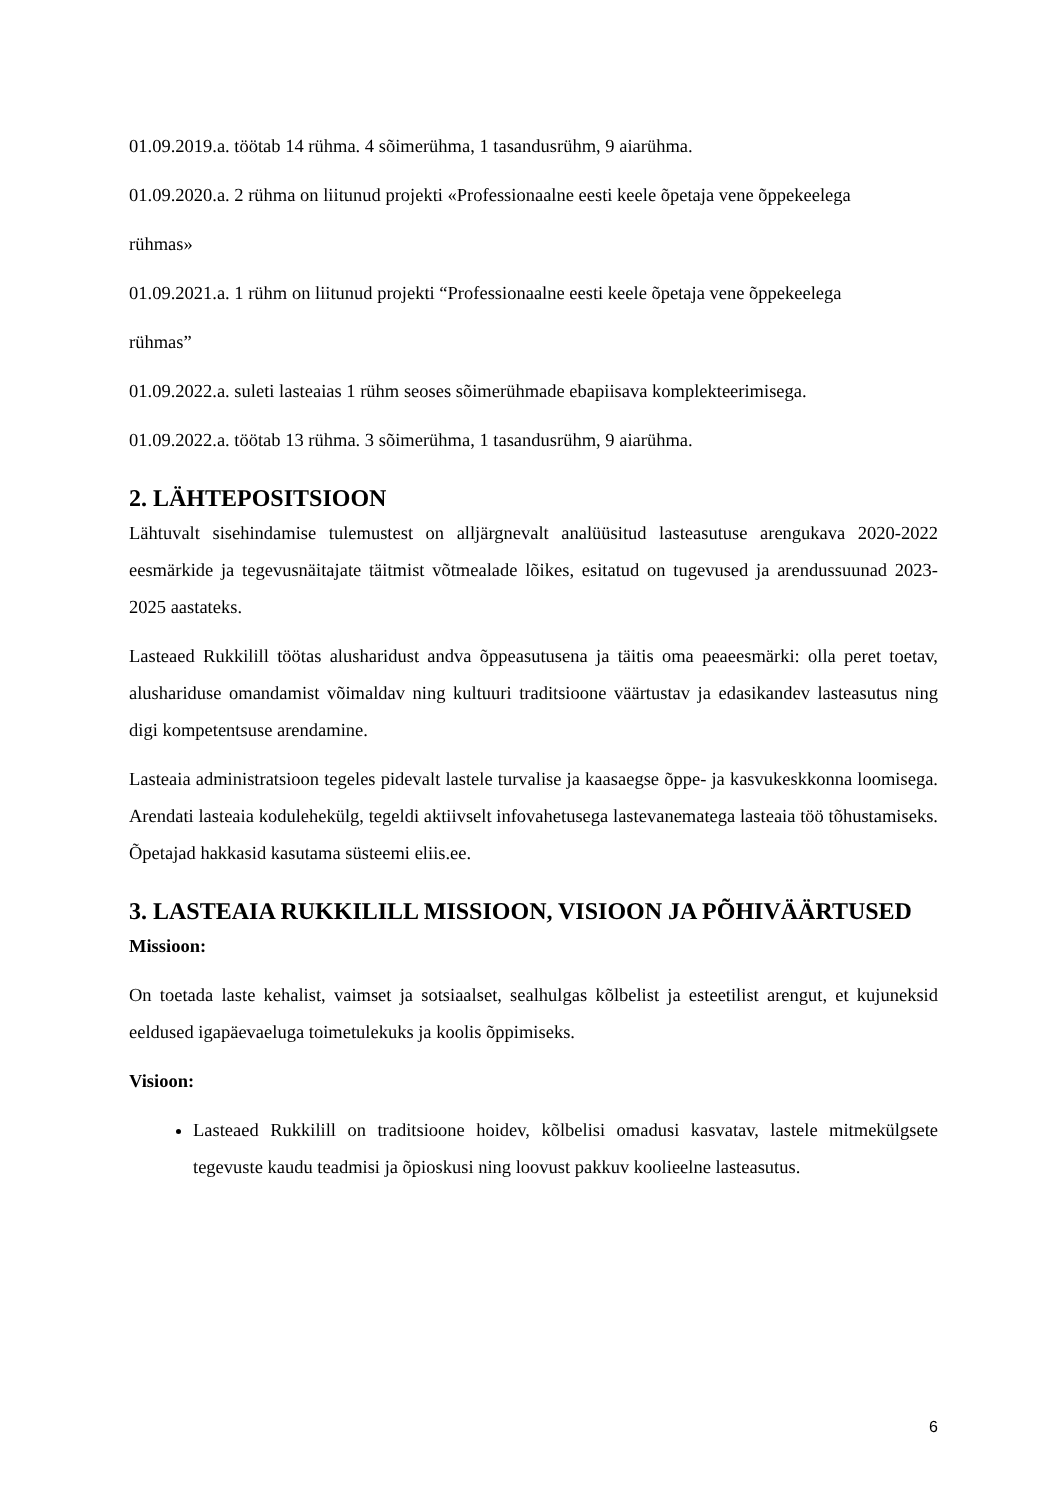01.09.2019.a. töötab 14 rühma. 4 sõimerühma, 1 tasandusrühm, 9 aiarühma.
01.09.2020.a. 2 rühma on liitunud projekti «Professionaalne eesti keele õpetaja vene õppekeelega
rühmas»
01.09.2021.a. 1 rühm on liitunud projekti “Professionaalne eesti keele õpetaja vene õppekeelega
rühmas”
01.09.2022.a. suleti lasteaias 1 rühm seoses sõimerühmade ebapiisava komplekteerimisega.
01.09.2022.a. töötab 13 rühma. 3 sõimerühma, 1 tasandusrühm, 9 aiarühma.
2. LÄHTEPOSITSIOON
Lähtuvalt sisehindamise tulemustest on alljärgnevalt analüüsitud lasteasutuse arengukava 2020-2022 eesmärkide ja tegevusnäitajate täitmist võtmealade lõikes, esitatud on tugevused ja arendussuunad 2023-2025 aastateks.
Lasteaed Rukkilill töötas alusharidust andva õppeasutusena ja täitis oma peaeesmärki: olla peret toetav, alushariduse omandamist võimaldav ning kultuuri traditsioone väärtustav ja edasikandev lasteasutus ning digi kompetentsuse arendamine.
Lasteaia administratsioon tegeles pidevalt lastele turvalise ja kaasaegse õppe- ja kasvukeskkonna loomisega. Arendati lasteaia kodulehekülg, tegeldi aktiivselt infovahetusega lastevanematega lasteaia töö tõhustamiseks. Õpetajad hakkasid kasutama süsteemi eliis.ee.
3. LASTEAIA RUKKILILL MISSIOON, VISIOON JA PÕHIVÄÄRTUSED
Missioon:
On toetada laste kehalist, vaimset ja sotsiaalset, sealhulgas kõlbelist ja esteetilist arengut, et kujuneksid eeldused igapäevaeluga toimetulekuks ja koolis õppimiseks.
Visioon:
Lasteaed Rukkilill on traditsioone hoidev, kõlbelisi omadusi kasvatav, lastele mitmekülgsete tegevuste kaudu teadmisi ja õpioskusi ning loovust pakkuv koolieelne lasteasutus.
6